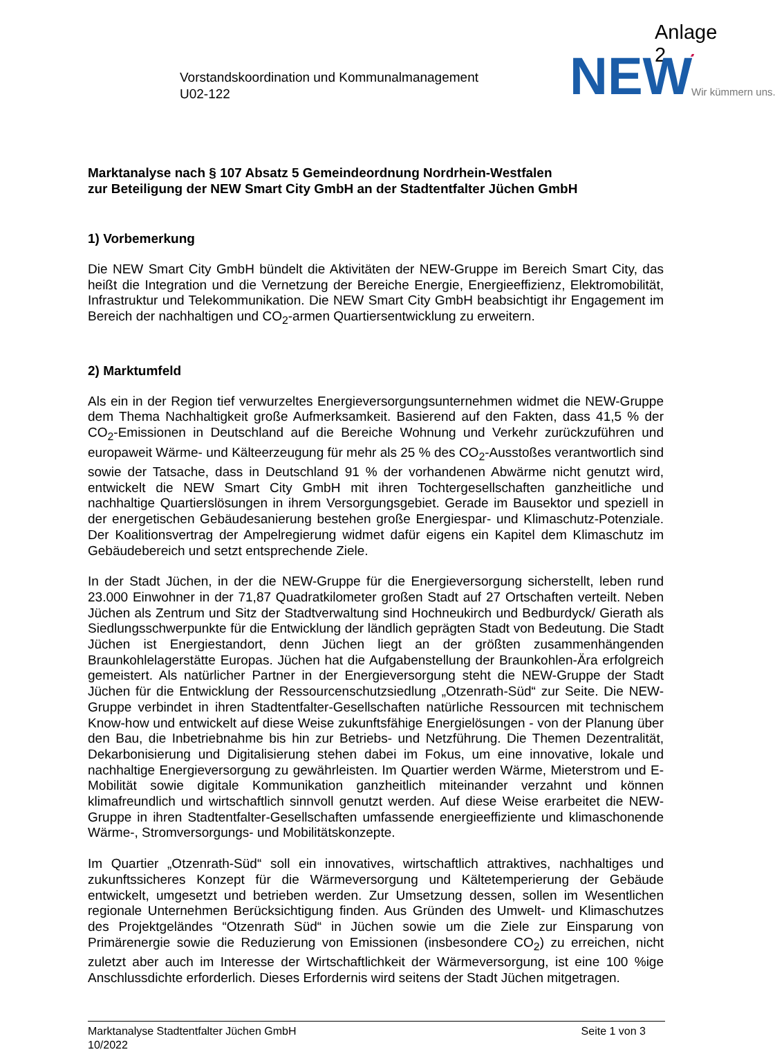Anlage 2
Vorstandskoordination und Kommunalmanagement
U02-122
NEW
’
Wir kümmern uns.
Marktanalyse nach § 107 Absatz 5 Gemeindeordnung Nordrhein-Westfalen
zur Beteiligung der NEW Smart City GmbH an der Stadtentfalter Jüchen GmbH
1) Vorbemerkung
Die NEW Smart City GmbH bündelt die Aktivitäten der NEW-Gruppe im Bereich Smart City, das heißt die Integration und die Vernetzung der Bereiche Energie, Energieeffizienz, Elektromobilität, Infrastruktur und Telekommunikation. Die NEW Smart City GmbH beabsichtigt ihr Engagement im Bereich der nachhaltigen und CO<sub>2</sub>-armen Quartiersentwicklung zu erweitern.
2) Marktumfeld
Als ein in der Region tief verwurzeltes Energieversorgungsunternehmen widmet die NEW-Gruppe dem Thema Nachhaltigkeit große Aufmerksamkeit. Basierend auf den Fakten, dass 41,5 % der CO<sub>2</sub>-Emissionen in Deutschland auf die Bereiche Wohnung und Verkehr zurückzuführen und europaweit Wärme- und Kälteerzeugung für mehr als 25 % des CO<sub>2</sub>-Ausstoßes verantwortlich sind sowie der Tatsache, dass in Deutschland 91 % der vorhandenen Abwärme nicht genutzt wird, entwickelt die NEW Smart City GmbH mit ihren Tochtergesellschaften ganzheitliche und nachhaltige Quartierslösungen in ihrem Versorgungsgebiet. Gerade im Bausektor und speziell in der energetischen Gebäudesanierung bestehen große Energiespar- und Klimaschutz-Potenziale. Der Koalitionsvertrag der Ampelregierung widmet dafür eigens ein Kapitel dem Klimaschutz im Gebäudebereich und setzt entsprechende Ziele.
In der Stadt Jüchen, in der die NEW-Gruppe für die Energieversorgung sicherstellt, leben rund 23.000 Einwohner in der 71,87 Quadratkilometer großen Stadt auf 27 Ortschaften verteilt. Neben Jüchen als Zentrum und Sitz der Stadtverwaltung sind Hochneukirch und Bedburdyck/ Gierath als Siedlungsschwerpunkte für die Entwicklung der ländlich geprägten Stadt von Bedeutung. Die Stadt Jüchen ist Energiestandort, denn Jüchen liegt an der größten zusammenhängenden Braunkohlelagerstätte Europas. Jüchen hat die Aufgabenstellung der Braunkohlen-Ära erfolgreich gemeistert. Als natürlicher Partner in der Energieversorgung steht die NEW-Gruppe der Stadt Jüchen für die Entwicklung der Ressourcenschutzsiedlung „Otzenrath-Süd“ zur Seite. Die NEW-Gruppe verbindet in ihren Stadtentfalter-Gesellschaften natürliche Ressourcen mit technischem Know-how und entwickelt auf diese Weise zukunftsfähige Energielösungen - von der Planung über den Bau, die Inbetriebnahme bis hin zur Betriebs- und Netzführung. Die Themen Dezentralität, Dekarbonisierung und Digitalisierung stehen dabei im Fokus, um eine innovative, lokale und nachhaltige Energieversorgung zu gewährleisten. Im Quartier werden Wärme, Mieterstrom und E-Mobilität sowie digitale Kommunikation ganzheitlich miteinander verzahnt und können klimafreundlich und wirtschaftlich sinnvoll genutzt werden. Auf diese Weise erarbeitet die NEW-Gruppe in ihren Stadtentfalter-Gesellschaften umfassende energieeffiziente und klimaschonende Wärme-, Stromversorgungs- und Mobilitätskonzepte.
Im Quartier „Otzenrath-Süd“ soll ein innovatives, wirtschaftlich attraktives, nachhaltiges und zukunftssicheres Konzept für die Wärmeversorgung und Kältetemperierung der Gebäude entwickelt, umgesetzt und betrieben werden. Zur Umsetzung dessen, sollen im Wesentlichen regionale Unternehmen Berücksichtigung finden. Aus Gründen des Umwelt- und Klimaschutzes des Projektgeländes “Otzenrath Süd“ in Jüchen sowie um die Ziele zur Einsparung von Primärenergie sowie die Reduzierung von Emissionen (insbesondere CO<sub>2</sub>) zu erreichen, nicht zuletzt aber auch im Interesse der Wirtschaftlichkeit der Wärmeversorgung, ist eine 100 %ige Anschlussdichte erforderlich. Dieses Erfordernis wird seitens der Stadt Jüchen mitgetragen.
Marktanalyse Stadtentfalter Jüchen GmbH
10/2022
Seite 1 von 3